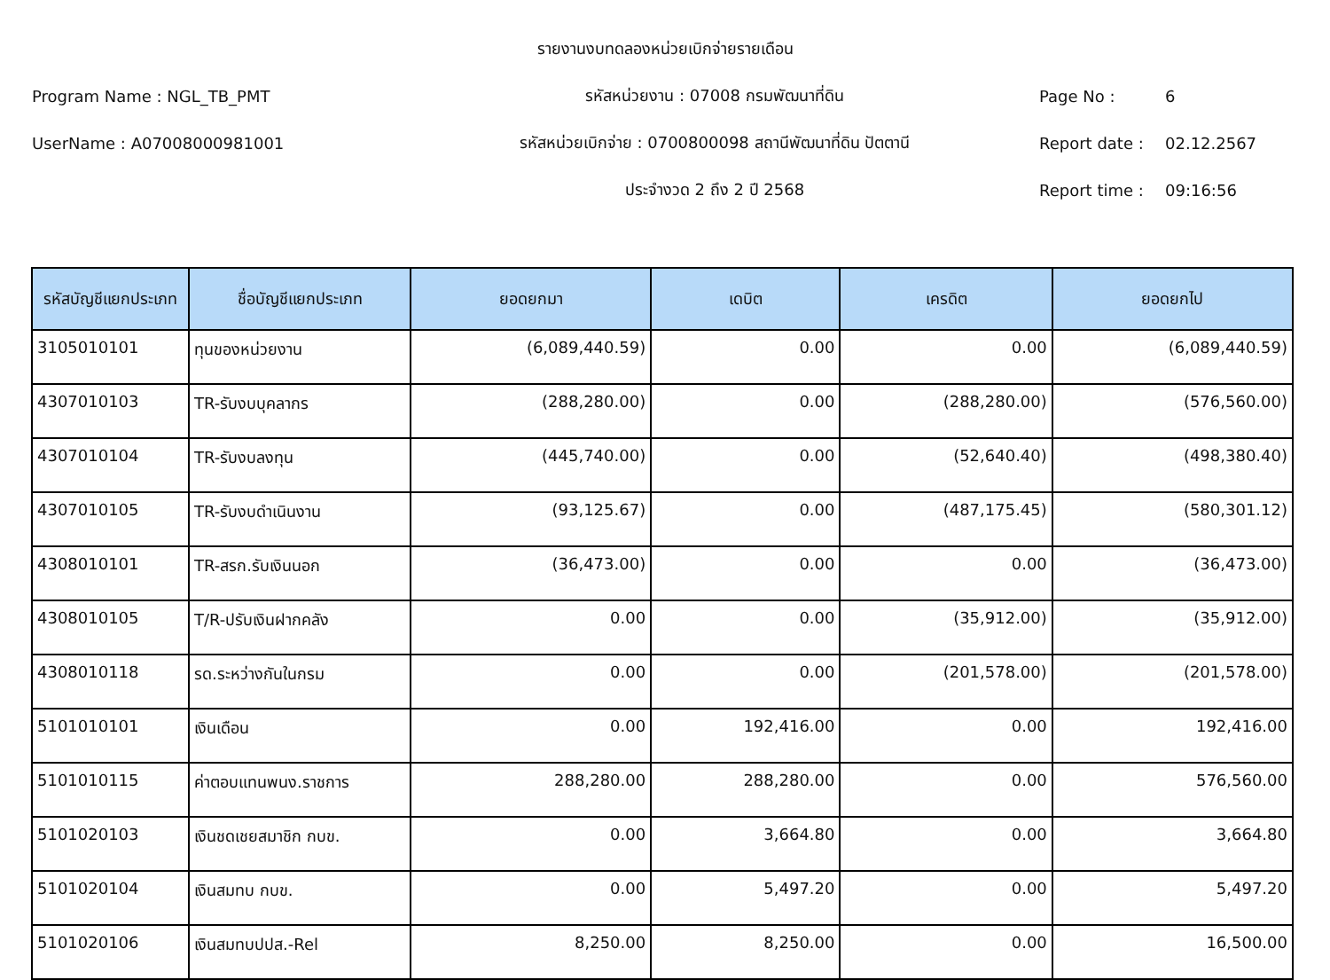รายงานงบทดลองหน่วยเบิกจ่ายรายเดือน
Program Name : NGL_TB_PMT รหัสหน่วยงาน : 07008 กรมพัฒนาที่ดิน Page No : 6
UserName : A07008000981001 รหัสหน่วยเบิกจ่าย : 0700800098 สถานีพัฒนาที่ดิน ปัตตานี Report date : 02.12.2567
ประจำงวด 2 ถึง 2 ปี 2568 Report time : 09:16:56
| รหัสบัญชีแยกประเภท | ชื่อบัญชีแยกประเภท | ยอดยกมา | เดบิต | เครดิต | ยอดยกไป |
| --- | --- | --- | --- | --- | --- |
| 3105010101 | ทุนของหน่วยงาน | (6,089,440.59) | 0.00 | 0.00 | (6,089,440.59) |
| 4307010103 | TR-รับงบบุคลากร | (288,280.00) | 0.00 | (288,280.00) | (576,560.00) |
| 4307010104 | TR-รับงบลงทุน | (445,740.00) | 0.00 | (52,640.40) | (498,380.40) |
| 4307010105 | TR-รับงบดำเนินงาน | (93,125.67) | 0.00 | (487,175.45) | (580,301.12) |
| 4308010101 | TR-สรก.รับเงินนอก | (36,473.00) | 0.00 | 0.00 | (36,473.00) |
| 4308010105 | T/R-ปรับเงินฝากคลัง | 0.00 | 0.00 | (35,912.00) | (35,912.00) |
| 4308010118 | รด.ระหว่างกันในกรม | 0.00 | 0.00 | (201,578.00) | (201,578.00) |
| 5101010101 | เงินเดือน | 0.00 | 192,416.00 | 0.00 | 192,416.00 |
| 5101010115 | ค่าตอบแทนพนง.ราชการ | 288,280.00 | 288,280.00 | 0.00 | 576,560.00 |
| 5101020103 | เงินชดเชยสมาชิก กบข. | 0.00 | 3,664.80 | 0.00 | 3,664.80 |
| 5101020104 | เงินสมทบ กบข. | 0.00 | 5,497.20 | 0.00 | 5,497.20 |
| 5101020106 | เงินสมทบปปส.-Rel | 8,250.00 | 8,250.00 | 0.00 | 16,500.00 |